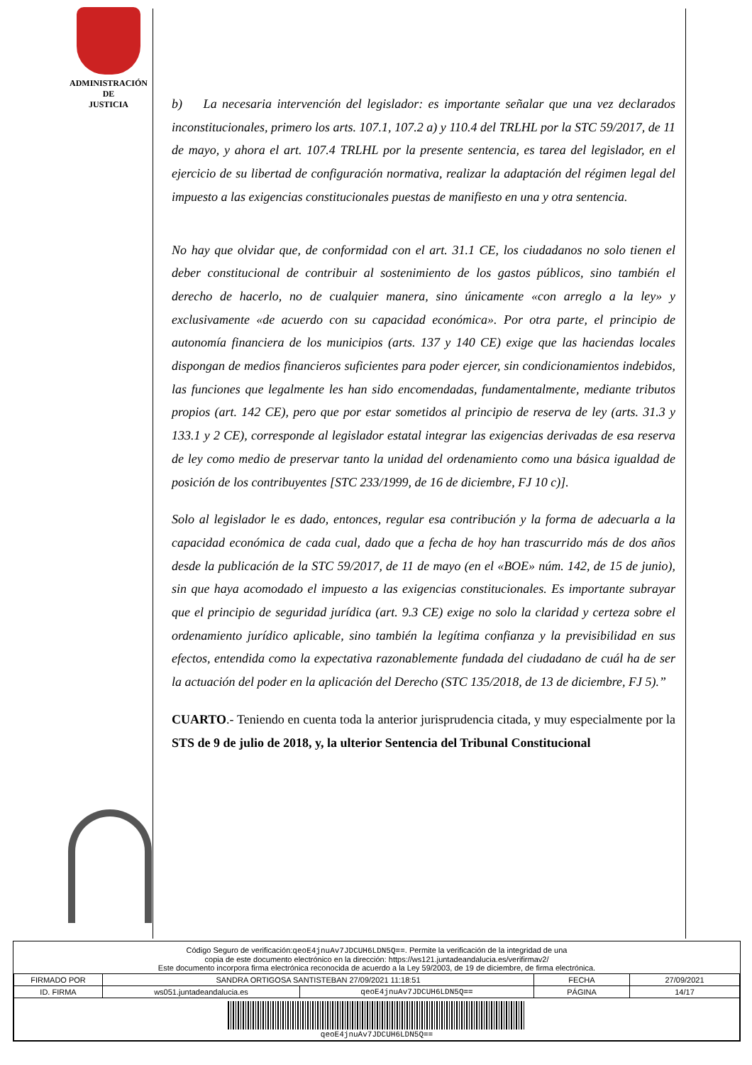ADMINISTRACIÓN
DE
JUSTICIA
b) La necesaria intervención del legislador: es importante señalar que una vez declarados inconstitucionales, primero los arts. 107.1, 107.2 a) y 110.4 del TRLHL por la STC 59/2017, de 11 de mayo, y ahora el art. 107.4 TRLHL por la presente sentencia, es tarea del legislador, en el ejercicio de su libertad de configuración normativa, realizar la adaptación del régimen legal del impuesto a las exigencias constitucionales puestas de manifiesto en una y otra sentencia.
No hay que olvidar que, de conformidad con el art. 31.1 CE, los ciudadanos no solo tienen el deber constitucional de contribuir al sostenimiento de los gastos públicos, sino también el derecho de hacerlo, no de cualquier manera, sino únicamente «con arreglo a la ley» y exclusivamente «de acuerdo con su capacidad económica». Por otra parte, el principio de autonomía financiera de los municipios (arts. 137 y 140 CE) exige que las haciendas locales dispongan de medios financieros suficientes para poder ejercer, sin condicionamientos indebidos, las funciones que legalmente les han sido encomendadas, fundamentalmente, mediante tributos propios (art. 142 CE), pero que por estar sometidos al principio de reserva de ley (arts. 31.3 y 133.1 y 2 CE), corresponde al legislador estatal integrar las exigencias derivadas de esa reserva de ley como medio de preservar tanto la unidad del ordenamiento como una básica igualdad de posición de los contribuyentes [STC 233/1999, de 16 de diciembre, FJ 10 c)].
Solo al legislador le es dado, entonces, regular esa contribución y la forma de adecuarla a la capacidad económica de cada cual, dado que a fecha de hoy han trascurrido más de dos años desde la publicación de la STC 59/2017, de 11 de mayo (en el «BOE» núm. 142, de 15 de junio), sin que haya acomodado el impuesto a las exigencias constitucionales. Es importante subrayar que el principio de seguridad jurídica (art. 9.3 CE) exige no solo la claridad y certeza sobre el ordenamiento jurídico aplicable, sino también la legítima confianza y la previsibilidad en sus efectos, entendida como la expectativa razonablemente fundada del ciudadano de cuál ha de ser la actuación del poder en la aplicación del Derecho (STC 135/2018, de 13 de diciembre, FJ 5).”
CUARTO.- Teniendo en cuenta toda la anterior jurisprudencia citada, y muy especialmente por la STS de 9 de julio de 2018, y, la ulterior Sentencia del Tribunal Constitucional
Código Seguro de verificación:qeoE4jnuAv7JDCUH6LDN5Q==. Permite la verificación de la integridad de una
copia de este documento electrónico en la dirección: https://ws121.juntadeandalucia.es/verifirmav2/
Este documento incorpora firma electrónica reconocida de acuerdo a la Ley 59/2003, de 19 de diciembre, de firma electrónica.
| FIRMADO POR | SANDRA ORTIGOSA SANTISTEBAN 27/09/2021 11:18:51 | | FECHA | 27/09/2021 |
| ID. FIRMA | ws051.juntadeandalucia.es | qeoE4jnuAv7JDCUH6LDN5Q== | PÁGINA | 14/17 |
| qeoE4jnuAv7JDCUH6LDN5Q== | | | | |